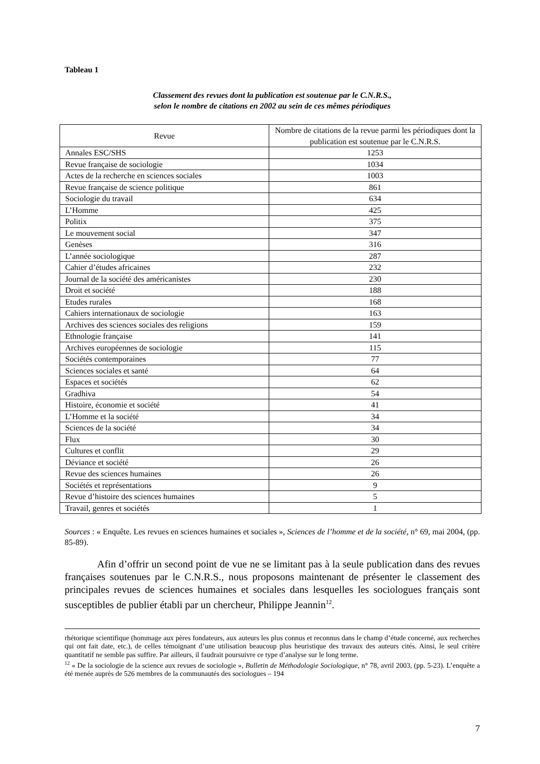Tableau 1
Classement des revues dont la publication est soutenue par le C.N.R.S.,
selon le nombre de citations en 2002 au sein de ces mêmes périodiques
| Revue | Nombre de citations de la revue parmi les périodiques dont la publication est soutenue par le C.N.R.S. |
| --- | --- |
| Annales ESC/SHS | 1253 |
| Revue française de sociologie | 1034 |
| Actes de la recherche en sciences sociales | 1003 |
| Revue française de science politique | 861 |
| Sociologie du travail | 634 |
| L’Homme | 425 |
| Politix | 375 |
| Le mouvement social | 347 |
| Genèses | 316 |
| L’année sociologique | 287 |
| Cahier d’études africaines | 232 |
| Journal de la société des américanistes | 230 |
| Droit et société | 188 |
| Etudes rurales | 168 |
| Cahiers internationaux de sociologie | 163 |
| Archives des sciences sociales des religions | 159 |
| Ethnologie française | 141 |
| Archives européennes de sociologie | 115 |
| Sociétés contemporaines | 77 |
| Sciences sociales et santé | 64 |
| Espaces et sociétés | 62 |
| Gradhiva | 54 |
| Histoire, économie et société | 41 |
| L’Homme et la société | 34 |
| Sciences de la société | 34 |
| Flux | 30 |
| Cultures et conflit | 29 |
| Déviance et société | 26 |
| Revue des sciences humaines | 26 |
| Sociétés et représentations | 9 |
| Revue d’histoire des sciences humaines | 5 |
| Travail, genres et sociétés | 1 |
Sources : « Enquête. Les revues en sciences humaines et sociales », Sciences de l’homme et de la société, n° 69, mai 2004, (pp. 85-89).
Afin d’offrir un second point de vue ne se limitant pas à la seule publication dans des revues françaises soutenues par le C.N.R.S., nous proposons maintenant de présenter le classement des principales revues de sciences humaines et sociales dans lesquelles les sociologues français sont susceptibles de publier établi par un chercheur, Philippe Jeannin<sup>12</sup>.
rhétorique scientifique (hommage aux pères fondateurs, aux auteurs les plus connus et reconnus dans le champ d’étude concerné, aux recherches qui ont fait date, etc.), de celles témoignant d’une utilisation beaucoup plus heuristique des travaux des auteurs cités. Ainsi, le seul critère quantitatif ne semble pas suffire. Par ailleurs, il faudrait poursuivre ce type d’analyse sur le long terme.
<sup>12</sup> « De la sociologie de la science aux revues de sociologie », Bulletin de Méthodologie Sociologique, n° 78, avril 2003, (pp. 5-23). L’enquête a été menée auprès de 526 membres de la communautés des sociologues – 194
7